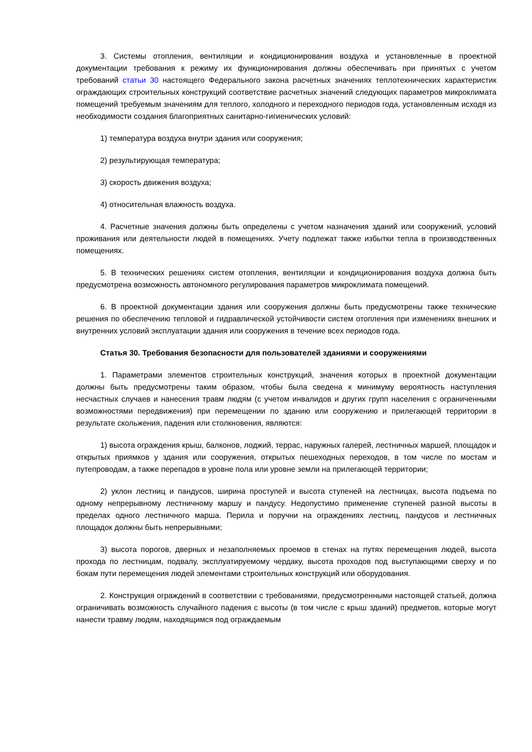3. Системы отопления, вентиляции и кондиционирования воздуха и установленные в проектной документации требования к режиму их функционирования должны обеспечивать при принятых с учетом требований статьи 30 настоящего Федерального закона расчетных значениях теплотехнических характеристик ограждающих строительных конструкций соответствие расчетных значений следующих параметров микроклимата помещений требуемым значениям для теплого, холодного и переходного периодов года, установленным исходя из необходимости создания благоприятных санитарно-гигиенических условий:
1) температура воздуха внутри здания или сооружения;
2) результирующая температура;
3) скорость движения воздуха;
4) относительная влажность воздуха.
4. Расчетные значения должны быть определены с учетом назначения зданий или сооружений, условий проживания или деятельности людей в помещениях. Учету подлежат также избытки тепла в производственных помещениях.
5. В технических решениях систем отопления, вентиляции и кондиционирования воздуха должна быть предусмотрена возможность автономного регулирования параметров микроклимата помещений.
6. В проектной документации здания или сооружения должны быть предусмотрены также технические решения по обеспечению тепловой и гидравлической устойчивости систем отопления при изменениях внешних и внутренних условий эксплуатации здания или сооружения в течение всех периодов года.
Статья 30. Требования безопасности для пользователей зданиями и сооружениями
1. Параметрами элементов строительных конструкций, значения которых в проектной документации должны быть предусмотрены таким образом, чтобы была сведена к минимуму вероятность наступления несчастных случаев и нанесения травм людям (с учетом инвалидов и других групп населения с ограниченными возможностями передвижения) при перемещении по зданию или сооружению и прилегающей территории в результате скольжения, падения или столкновения, являются:
1) высота ограждения крыш, балконов, лоджий, террас, наружных галерей, лестничных маршей, площадок и открытых приямков у здания или сооружения, открытых пешеходных переходов, в том числе по мостам и путепроводам, а также перепадов в уровне пола или уровне земли на прилегающей территории;
2) уклон лестниц и пандусов, ширина проступей и высота ступеней на лестницах, высота подъема по одному непрерывному лестничному маршу и пандусу. Недопустимо применение ступеней разной высоты в пределах одного лестничного марша. Перила и поручни на ограждениях лестниц, пандусов и лестничных площадок должны быть непрерывными;
3) высота порогов, дверных и незаполняемых проемов в стенах на путях перемещения людей, высота прохода по лестницам, подвалу, эксплуатируемому чердаку, высота проходов под выступающими сверху и по бокам пути перемещения людей элементами строительных конструкций или оборудования.
2. Конструкция ограждений в соответствии с требованиями, предусмотренными настоящей статьей, должна ограничивать возможность случайного падения с высоты (в том числе с крыш зданий) предметов, которые могут нанести травму людям, находящимся под ограждаемым